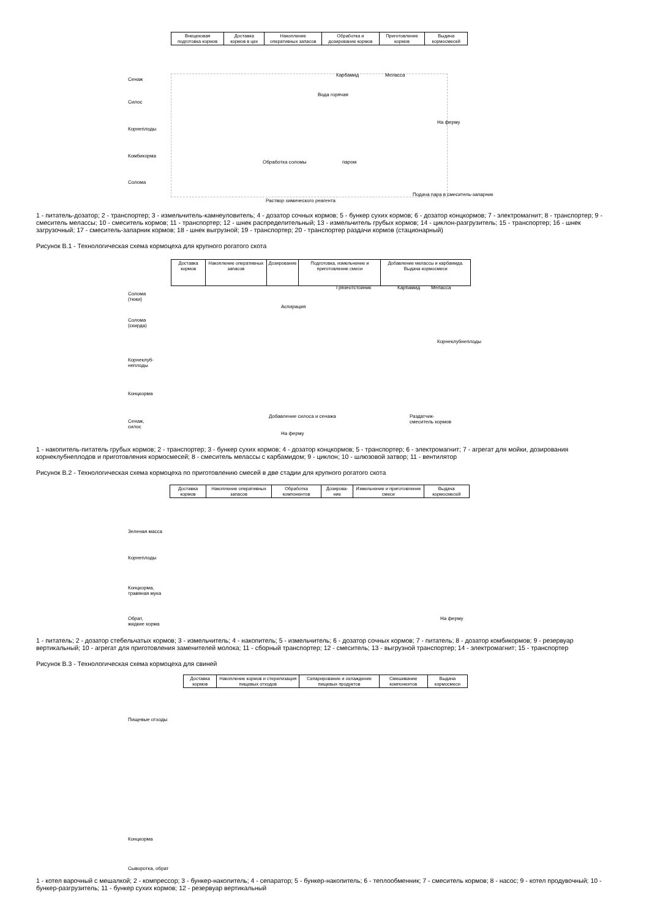| Внецеховая подготовка кормов | Доставка кормов в цех | Накопление оперативных запасов | Обработка и дозирование кормов | Приготовление кормов | Выдача кормосмесей |
Сенаж
Силос
Корнеплоды
Комбикорма
Солома
Карбамид Меласса
Вода горячая
На ферму
Обработка соломы паром
Подача пара в смеситель-запарник
Раствор химического реагента
1 - питатель-дозатор; 2 - транспортер; 3 - измельчитель-камнеуловитель; 4 - дозатор сочных кормов; 5 - бункер сухих кормов; 6 - дозатор концкормов; 7 - электромагнит; 8 - транспортер; 9 - смеситель мелассы; 10 - смеситель кормов; 11 - транспортер; 12 - шнек распределительный; 13 - измельчитель грубых кормов; 14 - циклон-разгрузитель; 15 - транспортер; 16 - шнек загрузочный; 17 - смеситель-запарник кормов; 18 - шнек выгрузной; 19 - транспортер; 20 - транспортер раздачи кормов (стационарный)
Рисунок В.1 - Технологическая схема кормоцеха для крупного рогатого скота
| Доставка кормов | Накопление оперативных запасов | Дозирование | Подготовка, измельчение и приготовление смеси | Добавление мелассы и карбамида. Выдача кормосмеси |
Солома
(тюки)
Солома
(скирда)
Корнеклуб-
неплоды
Концкорма
Сенаж,
силос
Грязеотстойник Карбамид Меласса
Аспирация
Добавление силоса и сенажа
Раздатчик-
смеситель кормов
На ферму
Корнеклубнеплоды
1 - накопитель-питатель грубых кормов; 2 - транспортер; 3 - бункер сухих кормов; 4 - дозатор концкормов; 5 - транспортер; 6 - электромагнит; 7 - агрегат для мойки, дозирования корнеклубнеплодов и приготовления кормосмесей; 8 - смеситель мелассы с карбамидом; 9 - циклон; 10 - шлюзовой затвор; 11 - вентилятор
Рисунок В.2 - Технологическая схема кормоцеха по приготовлению смесей в две стадии для крупного рогатого скота
| Доставка кормов | Накопление оперативных запасов | Обработка компонентов | Дозирова-ние | Измельчение и приготовление смеси | Выдача кормосмесей |
Зеленая масса
Корнеплоды
Концкорма,
травяная мука
Обрат,
жидкие корма
На ферму
1 - питатель; 2 - дозатор стебельчатых кормов; 3 - измельчитель; 4 - накопитель; 5 - измельчитель; 6 - дозатор сочных кормов; 7 - питатель; 8 - дозатор комбикормов; 9 - резервуар вертикальный; 10 - агрегат для приготовления заменителей молока; 11 - сборный транспортер; 12 - смеситель; 13 - выгрузной транспортер; 14 - электромагнит; 15 - транспортер
Рисунок В.3 - Технологическая схема кормоцеха для свиней
| Доставка кормов | Накопление кормов и стерилизация пищевых отходов | Сепарирование и охлаждение пищевых продуктов | Смешивание компонентов | Выдача кормосмеси |
Пищевые отходы
Концкорма
Сыворотка, обрат
1 - котел варочный с мешалкой; 2 - компрессор; 3 - бункер-накопитель; 4 - сепаратор; 5 - бункер-накопитель; 6 - теплообменник; 7 - смеситель кормов; 8 - насос; 9 - котел продувочный; 10 - бункер-разгрузитель; 11 - бункер сухих кормов; 12 - резервуар вертикальный